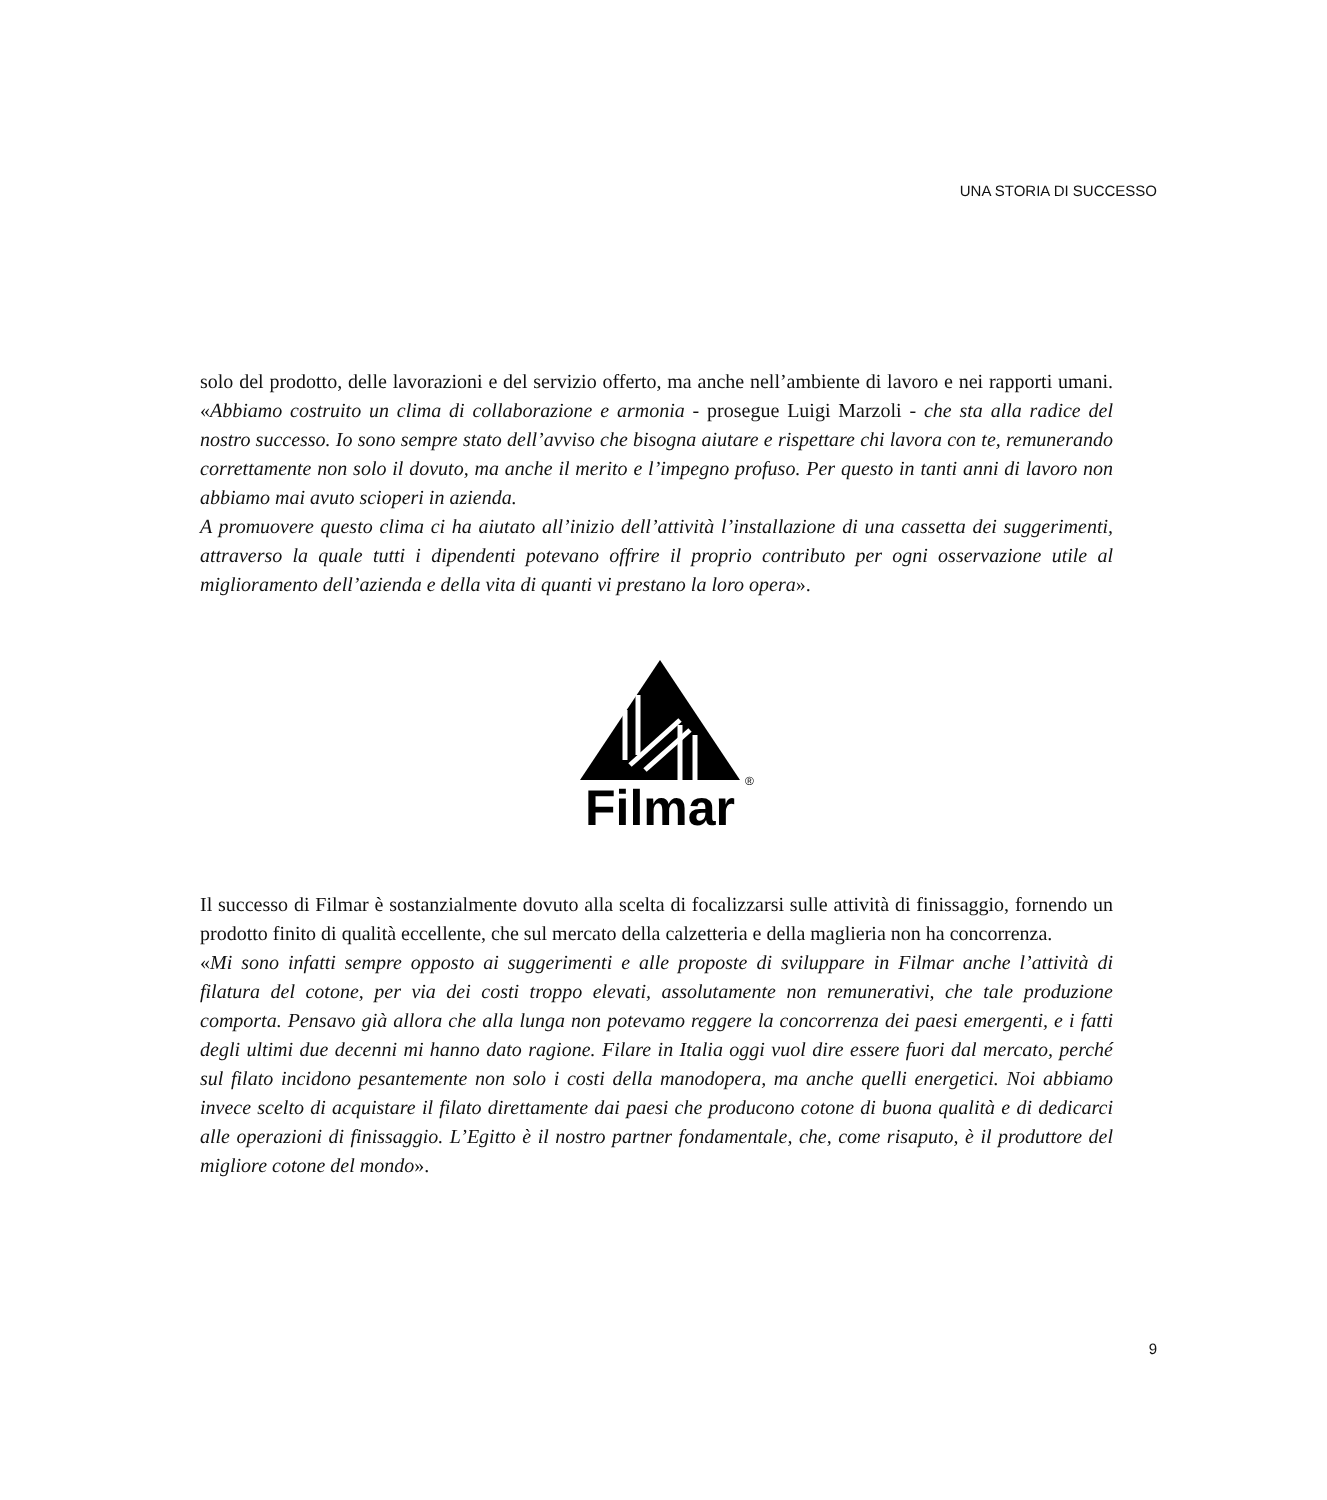UNA STORIA DI SUCCESSO
solo del prodotto, delle lavorazioni e del servizio offerto, ma anche nell’ambiente di lavoro e nei rapporti umani. «Abbiamo costruito un clima di collaborazione e armonia - prosegue Luigi Marzoli - che sta alla radice del nostro successo. Io sono sempre stato dell’avviso che bisogna aiutare e rispettare chi lavora con te, remunerando correttamente non solo il dovuto, ma anche il merito e l’impegno profuso. Per questo in tanti anni di lavoro non abbiamo mai avuto scioperi in azienda.
A promuovere questo clima ci ha aiutato all’inizio dell’attività l’installazione di una cassetta dei suggerimenti, attraverso la quale tutti i dipendenti potevano offrire il proprio contributo per ogni osservazione utile al miglioramento dell’azienda e della vita di quanti vi prestano la loro opera».
Filmar
®
Il successo di Filmar è sostanzialmente dovuto alla scelta di focalizzarsi sulle attività di finissaggio, fornendo un prodotto finito di qualità eccellente, che sul mercato della calzetteria e della maglieria non ha concorrenza.
«Mi sono infatti sempre opposto ai suggerimenti e alle proposte di sviluppare in Filmar anche l’attività di filatura del cotone, per via dei costi troppo elevati, assolutamente non remunerativi, che tale produzione comporta. Pensavo già allora che alla lunga non potevamo reggere la concorrenza dei paesi emergenti, e i fatti degli ultimi due decenni mi hanno dato ragione. Filare in Italia oggi vuol dire essere fuori dal mercato, perché sul filato incidono pesantemente non solo i costi della manodopera, ma anche quelli energetici. Noi abbiamo invece scelto di acquistare il filato direttamente dai paesi che producono cotone di buona qualità e di dedicarci alle operazioni di finissaggio. L’Egitto è il nostro partner fondamentale, che, come risaputo, è il produttore del migliore cotone del mondo».
9